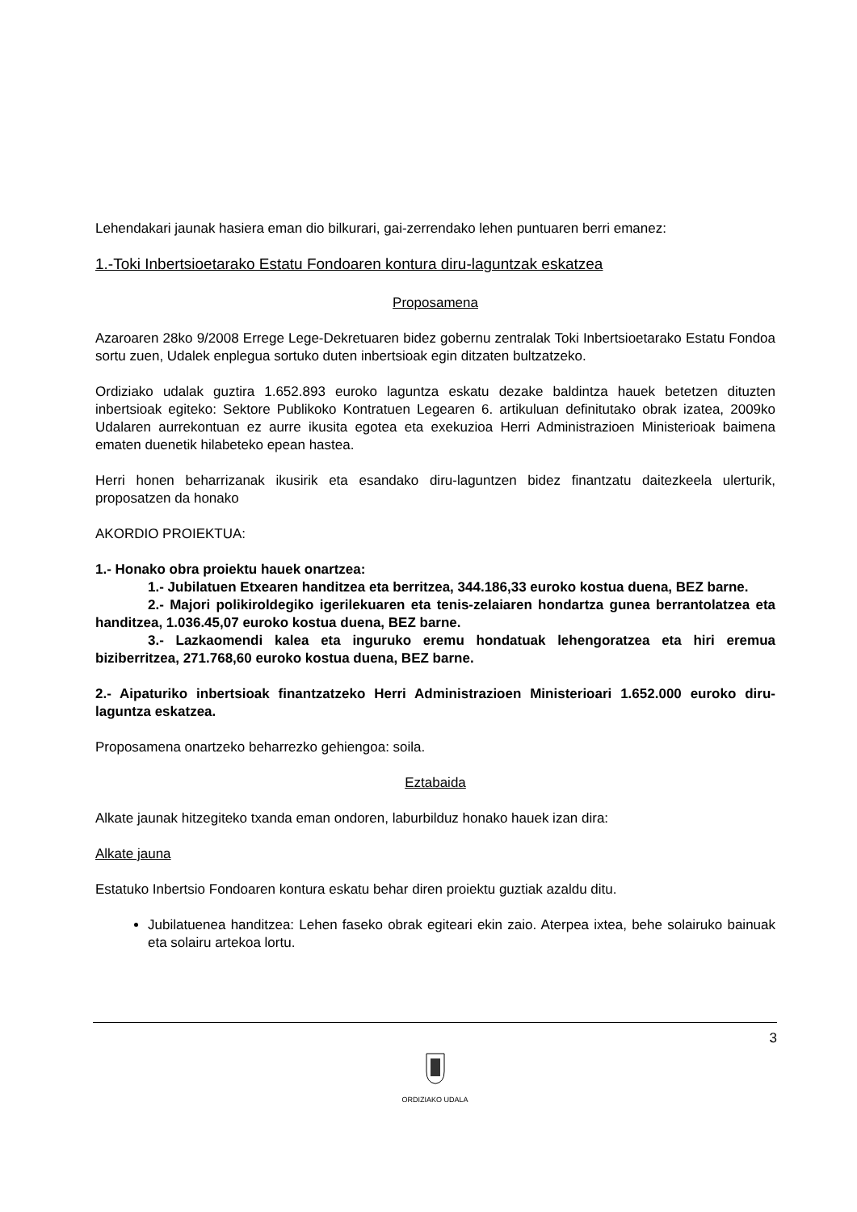Lehendakari jaunak hasiera eman dio bilkurari, gai-zerrendako lehen puntuaren berri emanez:
1.-Toki Inbertsioetarako Estatu Fondoaren kontura diru-laguntzak eskatzea
Proposamena
Azaroaren 28ko 9/2008 Errege Lege-Dekretuaren bidez gobernu zentralak Toki Inbertsioetarako Estatu Fondoa sortu zuen, Udalek enplegua sortuko duten inbertsioak egin ditzaten bultzatzeko.
Ordiziako udalak guztira 1.652.893 euroko laguntza eskatu dezake baldintza hauek betetzen dituzten inbertsioak egiteko: Sektore Publikoko Kontratuen Legearen 6. artikuluan definitutako obrak izatea, 2009ko Udalaren aurrekontuan ez aurre ikusita egotea eta exekuzioa Herri Administrazioen Ministerioak baimena ematen duenetik hilabeteko epean hastea.
Herri honen beharrizanak ikusirik eta esandako diru-laguntzen bidez finantzatu daitezkeela ulerturik, proposatzen da honako
AKORDIO PROIEKTUA:
1.- Honako obra proiektu hauek onartzea:
1.- Jubilatuen Etxearen handitzea eta berritzea, 344.186,33 euroko kostua duena, BEZ barne.
2.- Majori polikiroldegiko igerilekuaren eta tenis-zelaiaren hondartza gunea berrantolatzea eta handitzea, 1.036.45,07 euroko kostua duena, BEZ barne.
3.- Lazkaomendi kalea eta inguruko eremu hondatuak lehengoratzea eta hiri eremua biziberritzea, 271.768,60 euroko kostua duena, BEZ barne.
2.- Aipaturiko inbertsioak finantzatzeko Herri Administrazioen Ministerioari 1.652.000 euroko diru-laguntza eskatzea.
Proposamena onartzeko beharrezko gehiengoa: soila.
Eztabaida
Alkate jaunak hitzegiteko txanda eman ondoren, laburbilduz honako hauek izan dira:
Alkate jauna
Estatuko Inbertsio Fondoaren kontura eskatu behar diren proiektu guztiak azaldu ditu.
Jubilatuenea handitzea: Lehen faseko obrak egiteari ekin zaio. Aterpea ixtea, behe solairuko bainuak eta solairu artekoa lortu.
3
ORDIZIAKO UDALA